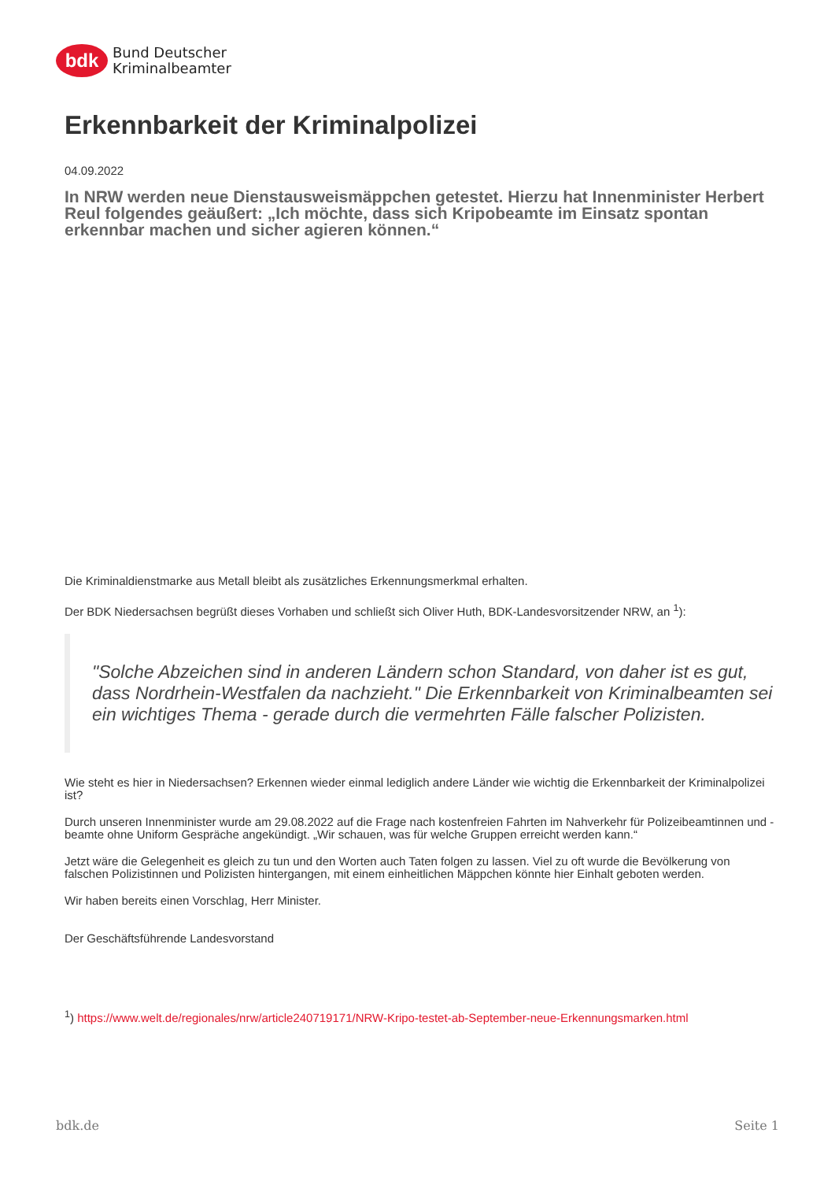bdk
Bund Deutscher
Kriminalbeamter
Erkennbarkeit der Kriminalpolizei
04.09.2022
In NRW werden neue Dienstausweismäppchen getestet. Hierzu hat Innenminister Herbert Reul folgendes geäußert: „Ich möchte, dass sich Kripobeamte im Einsatz spontan erkennbar machen und sicher agieren können.“
Die Kriminaldienstmarke aus Metall bleibt als zusätzliches Erkennungsmerkmal erhalten.
Der BDK Niedersachsen begrüßt dieses Vorhaben und schließt sich Oliver Huth, BDK-Landesvorsitzender NRW, an <sup>1</sup>):
"Solche Abzeichen sind in anderen Ländern schon Standard, von daher ist es gut, dass Nordrhein-Westfalen da nachzieht." Die Erkennbarkeit von Kriminalbeamten sei ein wichtiges Thema - gerade durch die vermehrten Fälle falscher Polizisten.
Wie steht es hier in Niedersachsen? Erkennen wieder einmal lediglich andere Länder wie wichtig die Erkennbarkeit der Kriminalpolizei ist?
Durch unseren Innenminister wurde am 29.08.2022 auf die Frage nach kostenfreien Fahrten im Nahverkehr für Polizeibeamtinnen und -beamte ohne Uniform Gespräche angekündigt. „Wir schauen, was für welche Gruppen erreicht werden kann.“
Jetzt wäre die Gelegenheit es gleich zu tun und den Worten auch Taten folgen zu lassen. Viel zu oft wurde die Bevölkerung von falschen Polizistinnen und Polizisten hintergangen, mit einem einheitlichen Mäppchen könnte hier Einhalt geboten werden.
Wir haben bereits einen Vorschlag, Herr Minister.
Der Geschäftsführende Landesvorstand
<sup>1</sup>) https://www.welt.de/regionales/nrw/article240719171/NRW-Kripo-testet-ab-September-neue-Erkennungsmarken.html
bdk.de Seite 1